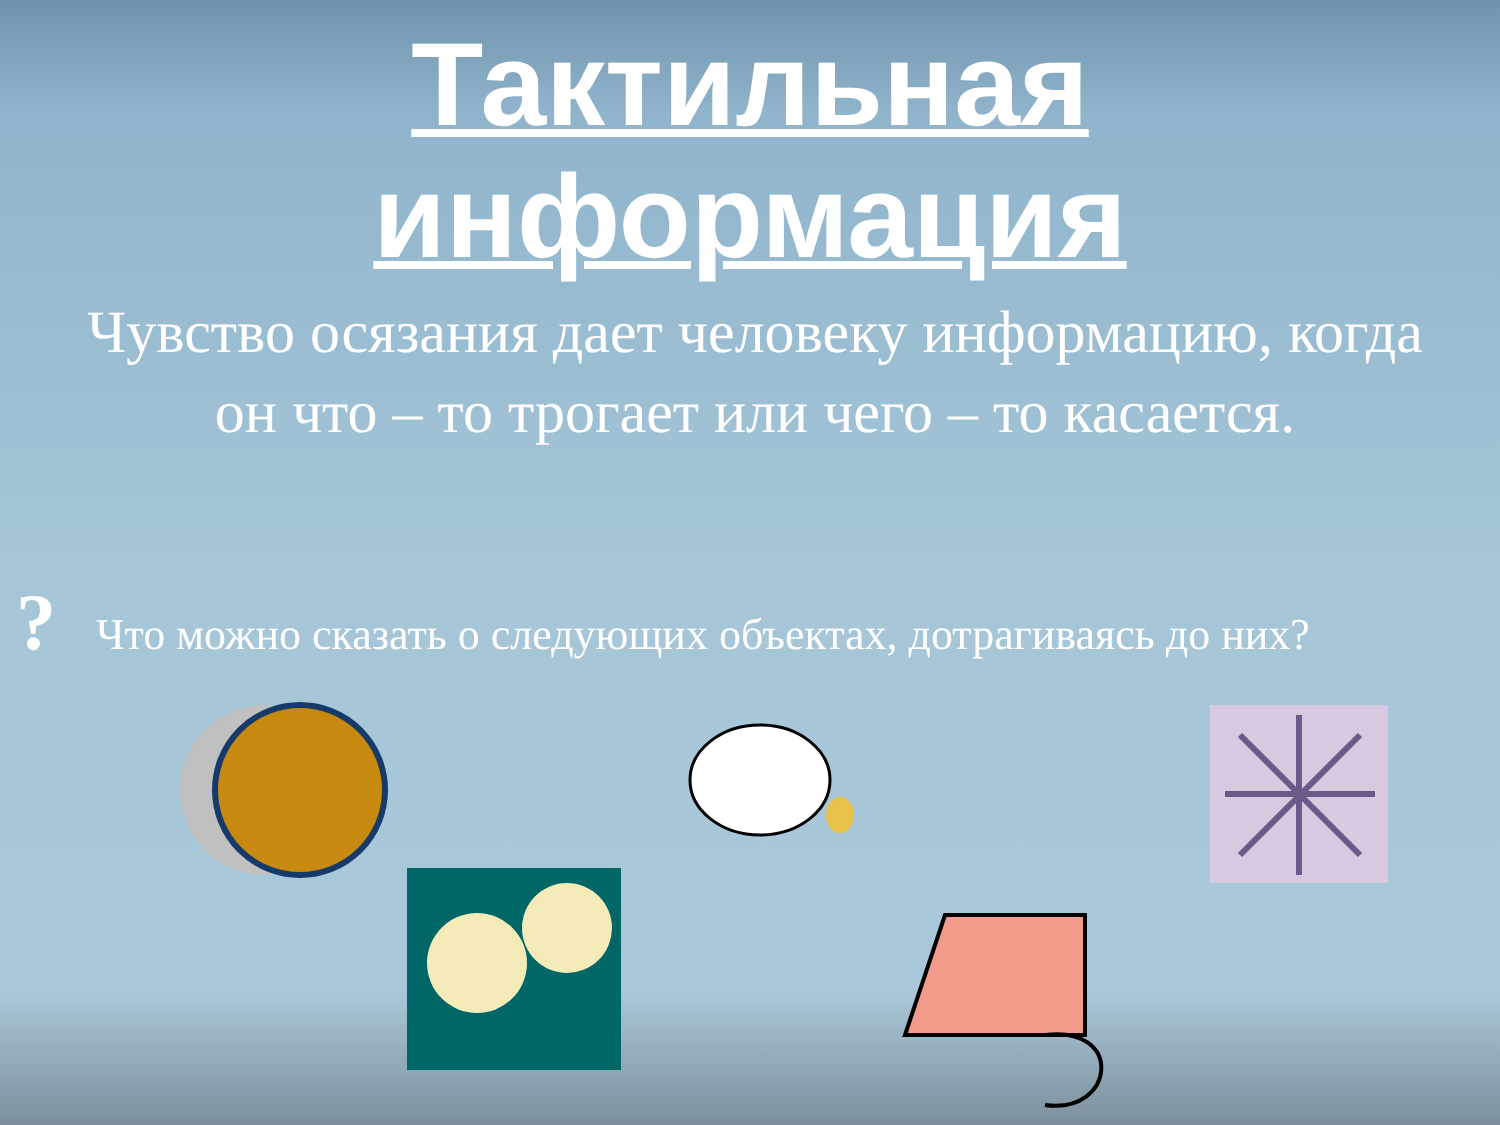Тактильная
информация
Чувство осязания дает человеку информацию, когда он что – то трогает или чего – то касается.
? Что можно сказать о следующих объектах, дотрагиваясь до них?